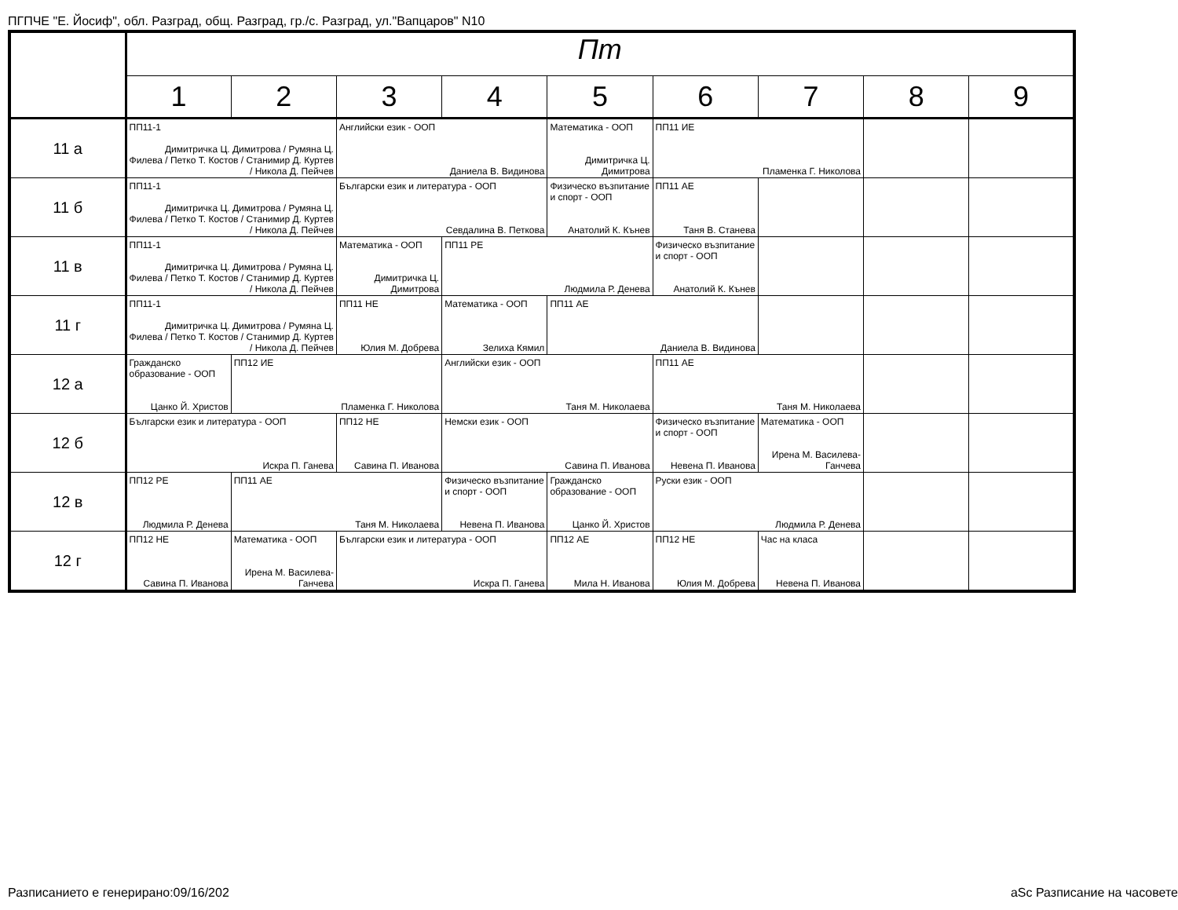ПГПЧЕ "Е. Йосиф", обл. Разград, общ. Разград, гр./с. Разград, ул."Вапцаров" N10
| | Пт | | | | | | | | |
| --- | --- | --- | --- | --- | --- | --- | --- | --- | --- |
| | 1 | 2 | 3 | 4 | 5 | 6 | 7 | 8 | 9 |
| 11 а | ПП11-1 Димитричка Ц. Димитрова / Румяна Ц. Филева / Петко Т. Костов / Станимир Д. Куртев / Никола Д. Пейчев | | Английски език - ООП Даниела В. Видинова | | Математика - ООП Димитричка Ц. Димитрова | ПП11 ИЕ Пламенка Г. Николова | | | |
| 11 б | ПП11-1 Димитричка Ц. Димитрова / Румяна Ц. Филева / Петко Т. Костов / Станимир Д. Куртев / Никола Д. Пейчев | | Български език и литература - ООП Севдалина В. Петкова | | Физическо възпитание и спорт - ООП Анатолий К. Кънев | ПП11 АЕ Таня В. Станева | | | |
| 11 в | ПП11-1 Димитричка Ц. Димитрова / Румяна Ц. Филева / Петко Т. Костов / Станимир Д. Куртев / Никола Д. Пейчев | | Математика - ООП Димитричка Ц. Димитрова | ПП11 РЕ Людмила Р. Денева | | Физическо възпитание и спорт - ООП Анатолий К. Кънев | | | |
| 11 г | ПП11-1 Димитричка Ц. Димитрова / Румяна Ц. Филева / Петко Т. Костов / Станимир Д. Куртев / Никола Д. Пейчев | | ПП11 НЕ Юлия М. Добрева | Математика - ООП Зелиха Кямил | ПП11 АЕ Даниела В. Видинова | | | | |
| 12 а | Гражданско образование - ООП Цанко Й. Христов | ПП12 ИЕ Пламенка Г. Николова | | Английски език - ООП Таня М. Николаева | | ПП11 АЕ Таня М. Николаева | | | |
| 12 б | Български език и литература - ООП Искра П. Ганева | | ПП12 НЕ Савина П. Иванова | Немски език - ООП Савина П. Иванова | | Физическо възпитание и спорт - ООП Невена П. Иванова | Математика - ООП Ирена М. Василева-Ганчева | | |
| 12 в | ПП12 РЕ Людмила Р. Денева | ПП11 АЕ Таня М. Николаева | | Физическо възпитание и спорт - ООП Невена П. Иванова | Гражданско образование - ООП Цанко Й. Христов | Руски език - ООП Людмила Р. Денева | | | |
| 12 г | ПП12 НЕ Савина П. Иванова | Математика - ООП Ирена М. Василева-Ганчева | Български език и литература - ООП Искра П. Ганева | | ПП12 АЕ Мила Н. Иванова | ПП12 НЕ Юлия М. Добрева | Час на класа Невена П. Иванова | | |
Разписанието е генерирано:09/16/202
aSc Разписание на часовете